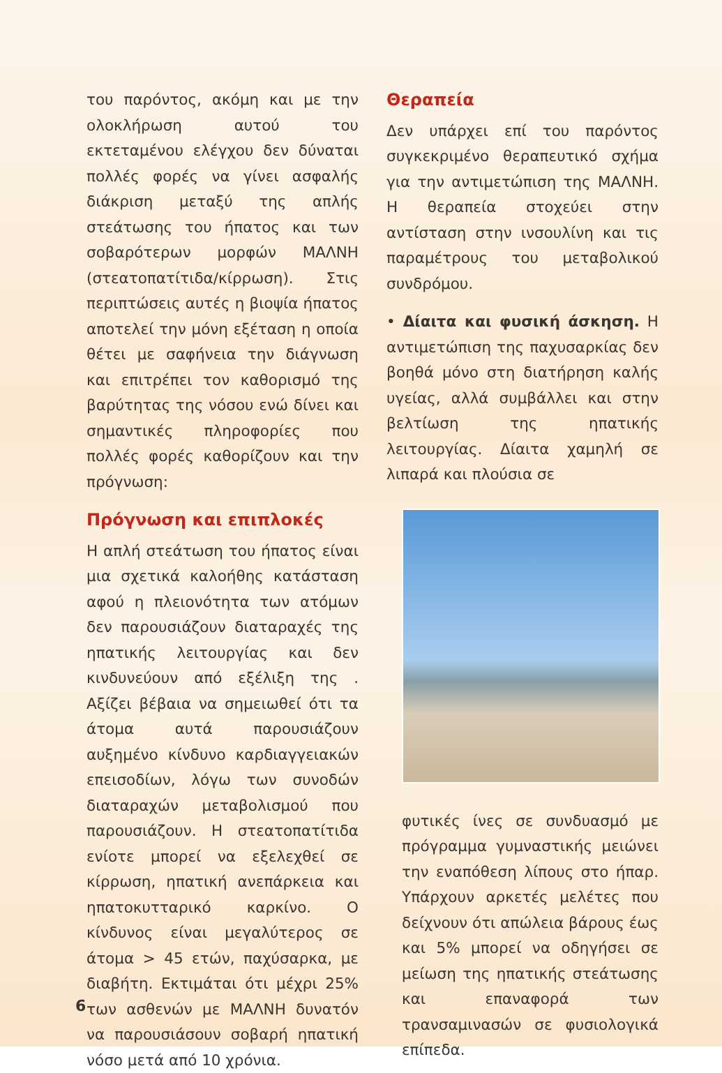του παρόντος, ακόμη και με την ολοκλήρωση αυτού του εκτεταμένου ελέγχου δεν δύναται πολλές φορές να γίνει ασφαλής διάκριση μεταξύ της απλής στεάτωσης του ήπατος και των σοβαρότερων μορφών ΜΑΛΝΗ (στεατοπατίτιδα/κίρρωση). Στις περιπτώσεις αυτές η βιοψία ήπατος αποτελεί την μόνη εξέταση η οποία θέτει με σαφήνεια την διάγνωση και επιτρέπει τον καθορισμό της βαρύτητας της νόσου ενώ δίνει και σημαντικές πληροφορίες που πολλές φορές καθορίζουν και την πρόγνωση:
Πρόγνωση και επιπλοκές
Η απλή στεάτωση του ήπατος είναι μια σχετικά καλοήθης κατάσταση αφού η πλειονότητα των ατόμων δεν παρουσιάζουν διαταραχές της ηπατικής λειτουργίας και δεν κινδυνεύουν από εξέλιξη της . Αξίζει βέβαια να σημειωθεί ότι τα άτομα αυτά παρουσιάζουν αυξημένο κίνδυνο καρδιαγγειακών επεισοδίων, λόγω των συνοδών διαταραχών μεταβολισμού που παρουσιάζουν. Η στεατοπατίτιδα ενίοτε μπορεί να εξελεχθεί σε κίρρωση, ηπατική ανεπάρκεια και ηπατοκυτταρικό καρκίνο. Ο κίνδυνος είναι μεγαλύτερος σε άτομα > 45 ετών, παχύσαρκα, με διαβήτη. Εκτιμάται ότι μέχρι 25% των ασθενών με ΜΑΛΝΗ δυνατόν να παρουσιάσουν σοβαρή ηπατική νόσο μετά από 10 χρόνια.
Θεραπεία
Δεν υπάρχει επί του παρόντος συγκεκριμένο θεραπευτικό σχήμα για την αντιμετώπιση της ΜΑΛΝΗ. Η θεραπεία στοχεύει στην αντίσταση στην ινσουλίνη και τις παραμέτρους του μεταβολικού συνδρόμου.
• Δίαιτα και φυσική άσκηση. Η αντιμετώπιση της παχυσαρκίας δεν βοηθά μόνο στη διατήρηση καλής υγείας, αλλά συμβάλλει και στην βελτίωση της ηπατικής λειτουργίας. Δίαιτα χαμηλή σε λιπαρά και πλούσια σε
φυτικές ίνες σε συνδυασμό με πρόγραμμα γυμναστικής μειώνει την εναπόθεση λίπους στο ήπαρ. Υπάρχουν αρκετές μελέτες που δείχνουν ότι απώλεια βάρους έως και 5% μπορεί να οδηγήσει σε μείωση της ηπατικής στεάτωσης και επαναφορά των τρανσαμινασών σε φυσιολογικά επίπεδα.
6